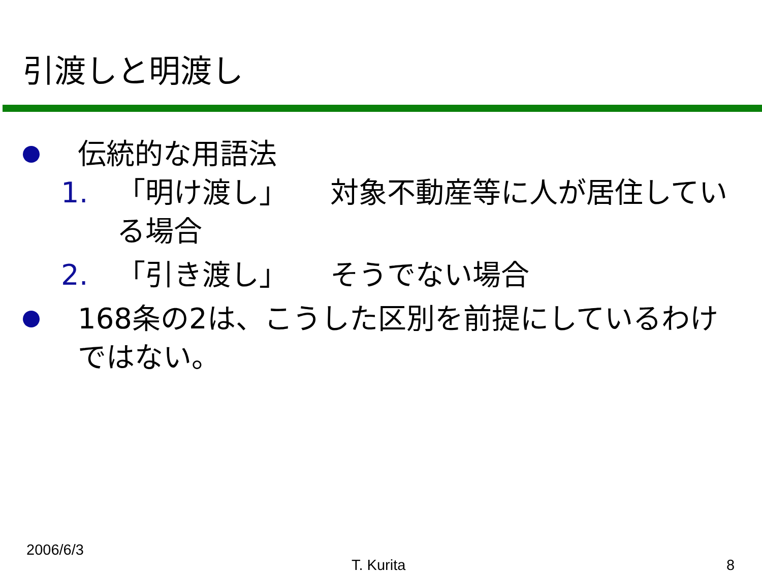引渡しと明渡し
伝統的な用語法
1. 「明け渡し」　　対象不動産等に人が居住している場合
2. 「引き渡し」　　そうでない場合
168条の2は、こうした区別を前提にしているわけではない。
2006/6/3
T. Kurita 8